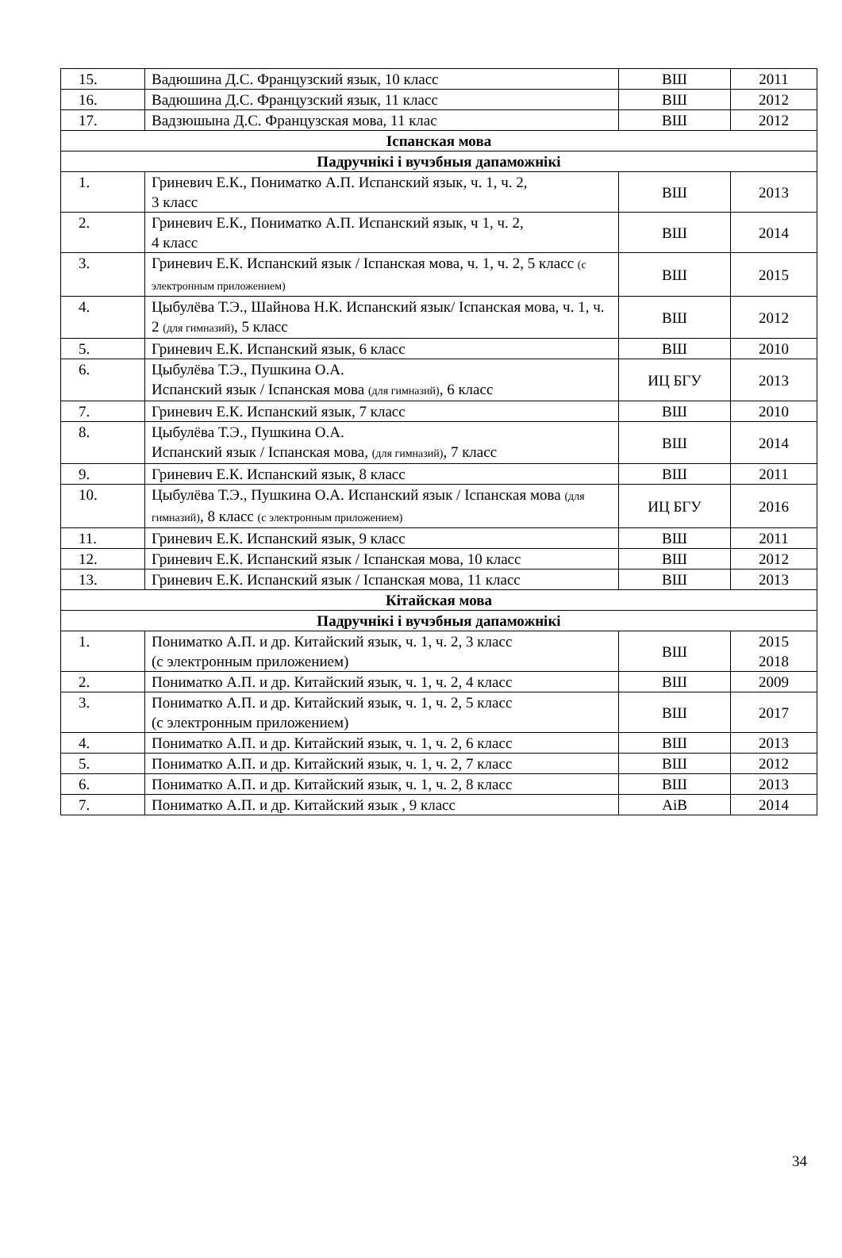| 15. | Вадюшина Д.С. Французский язык, 10 класс | ВШ | 2011 |
| 16. | Вадюшина Д.С. Французский язык, 11 класс | ВШ | 2012 |
| 17. | Вадзюшына Д.С. Французская мова, 11 клас | ВШ | 2012 |
| Іспанская мова | | | |
| Падручнікі і вучэбныя дапаможнікі | | | |
| 1. | Гриневич Е.К., Пониматко А.П. Испанский язык, ч. 1, ч. 2, 3 класс | ВШ | 2013 |
| 2. | Гриневич Е.К., Пониматко А.П. Испанский язык, ч 1, ч. 2, 4 класс | ВШ | 2014 |
| 3. | Гриневич Е.К. Испанский язык / Іспанская мова, ч. 1, ч. 2, 5 класс (с электронным приложением) | ВШ | 2015 |
| 4. | Цыбулёва Т.Э., Шайнова Н.К. Испанский язык/ Іспанская мова, ч. 1, ч. 2 (для гимназий) , 5 класс | ВШ | 2012 |
| 5. | Гриневич Е.К. Испанский язык, 6 класс | ВШ | 2010 |
| 6. | Цыбулёва Т.Э., Пушкина О.А. Испанский язык / Іспанская мова (для гимназий) , 6 класс | ИЦ БГУ | 2013 |
| 7. | Гриневич Е.К. Испанский язык, 7 класс | ВШ | 2010 |
| 8. | Цыбулёва Т.Э., Пушкина О.А. Испанский язык / Іспанская мова, (для гимназий) , 7 класс | ВШ | 2014 |
| 9. | Гриневич Е.К. Испанский язык, 8 класс | ВШ | 2011 |
| 10. | Цыбулёва Т.Э., Пушкина О.А. Испанский язык / Іспанская мова (для гимназий) , 8 класс (с электронным приложением) | ИЦ БГУ | 2016 |
| 11. | Гриневич Е.К. Испанский язык, 9 класс | ВШ | 2011 |
| 12. | Гриневич Е.К. Испанский язык / Іспанская мова, 10 класс | ВШ | 2012 |
| 13. | Гриневич Е.К. Испанский язык / Іспанская мова, 11 класс | ВШ | 2013 |
| Кітайская мова | | | |
| Падручнікі і вучэбныя дапаможнікі | | | |
| 1. | Пониматко А.П. и др. Китайский язык, ч. 1, ч. 2, 3 класс (с электронным приложением) | ВШ | 2015 2018 |
| 2. | Пониматко А.П. и др. Китайский язык, ч. 1, ч. 2, 4 класс | ВШ | 2009 |
| 3. | Пониматко А.П. и др. Китайский язык, ч. 1, ч. 2, 5 класс (с электронным приложением) | ВШ | 2017 |
| 4. | Пониматко А.П. и др. Китайский язык, ч. 1, ч. 2, 6 класс | ВШ | 2013 |
| 5. | Пониматко А.П. и др. Китайский язык, ч. 1, ч. 2, 7 класс | ВШ | 2012 |
| 6. | Пониматко А.П. и др. Китайский язык, ч. 1, ч. 2, 8 класс | ВШ | 2013 |
| 7. | Пониматко А.П. и др. Китайский язык , 9 класс | AiB | 2014 |
34